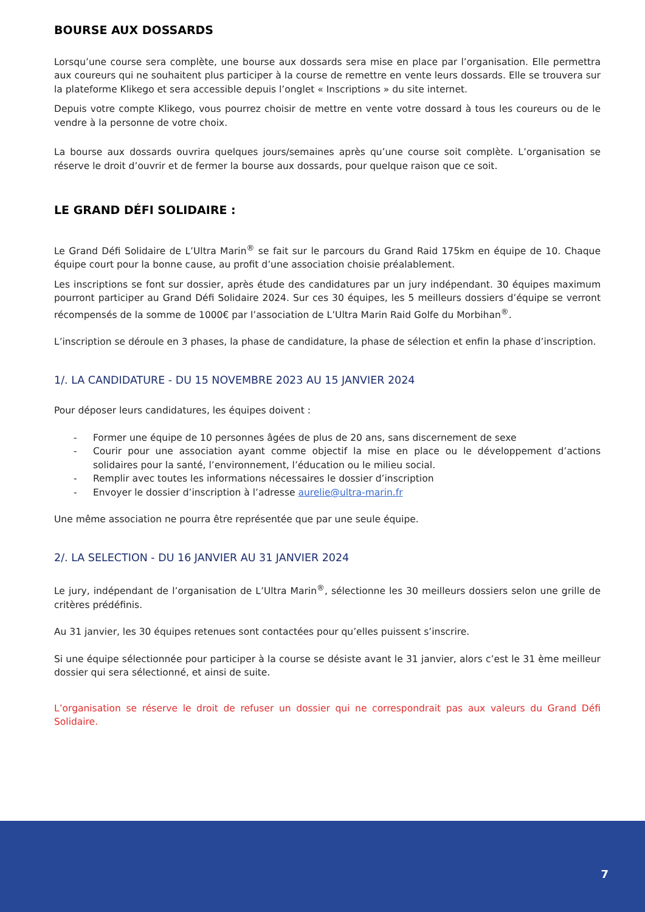BOURSE AUX DOSSARDS
Lorsqu’une course sera complète, une bourse aux dossards sera mise en place par l’organisation. Elle permettra aux coureurs qui ne souhaitent plus participer à la course de remettre en vente leurs dossards. Elle se trouvera sur la plateforme Klikego et sera accessible depuis l’onglet « Inscriptions » du site internet.
Depuis votre compte Klikego, vous pourrez choisir de mettre en vente votre dossard à tous les coureurs ou de le vendre à la personne de votre choix.
La bourse aux dossards ouvrira quelques jours/semaines après qu’une course soit complète. L’organisation se réserve le droit d’ouvrir et de fermer la bourse aux dossards, pour quelque raison que ce soit.
LE GRAND DÉFI SOLIDAIRE :
Le Grand Défi Solidaire de L’Ultra Marin<sup>®</sup> se fait sur le parcours du Grand Raid 175km en équipe de 10. Chaque équipe court pour la bonne cause, au profit d’une association choisie préalablement.
Les inscriptions se font sur dossier, après étude des candidatures par un jury indépendant. 30 équipes maximum pourront participer au Grand Défi Solidaire 2024. Sur ces 30 équipes, les 5 meilleurs dossiers d’équipe se verront récompensés de la somme de 1000€ par l’association de L’Ultra Marin Raid Golfe du Morbihan<sup>®</sup>.
L’inscription se déroule en 3 phases, la phase de candidature, la phase de sélection et enfin la phase d’inscription.
1/. LA CANDIDATURE - DU 15 NOVEMBRE 2023 AU 15 JANVIER 2024
Pour déposer leurs candidatures, les équipes doivent :
- Former une équipe de 10 personnes âgées de plus de 20 ans, sans discernement de sexe
- Courir pour une association ayant comme objectif la mise en place ou le développement d’actions solidaires pour la santé, l’environnement, l’éducation ou le milieu social.
- Remplir avec toutes les informations nécessaires le dossier d’inscription
- Envoyer le dossier d’inscription à l’adresse aurelie@ultra-marin.fr
Une même association ne pourra être représentée que par une seule équipe.
2/. LA SELECTION - DU 16 JANVIER AU 31 JANVIER 2024
Le jury, indépendant de l’organisation de L’Ultra Marin<sup>®</sup>, sélectionne les 30 meilleurs dossiers selon une grille de critères prédéfinis.
Au 31 janvier, les 30 équipes retenues sont contactées pour qu’elles puissent s’inscrire.
Si une équipe sélectionnée pour participer à la course se désiste avant le 31 janvier, alors c’est le 31 ème meilleur dossier qui sera sélectionné, et ainsi de suite.
L’organisation se réserve le droit de refuser un dossier qui ne correspondrait pas aux valeurs du Grand Défi Solidaire.
7